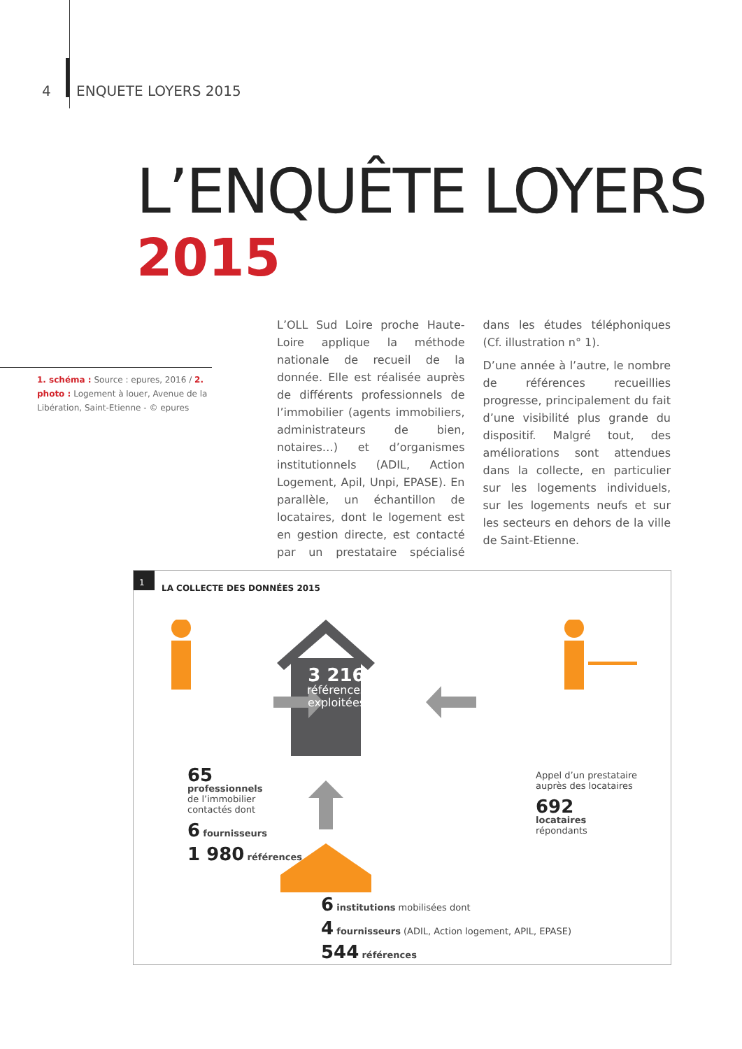4 ENQUETE LOYERS 2015
L’ENQUÊTE LOYERS
2015
1. schéma : Source : epures, 2016 / 2. photo : Logement à louer, Avenue de la Libération, Saint-Etienne - © epures
L’OLL Sud Loire proche Haute-Loire applique la méthode nationale de recueil de la donnée. Elle est réalisée auprès de différents professionnels de l’immobilier (agents immobiliers, administrateurs de bien, notaires…) et d’organismes institutionnels (ADIL, Action Logement, Apil, Unpi, EPASE). En parallèle, un échantillon de locataires, dont le logement est en gestion directe, est contacté par un prestataire spécialisé dans les études téléphoniques (Cf. illustration n° 1).
D’une année à l’autre, le nombre de références recueillies progresse, principalement du fait d’une visibilité plus grande du dispositif. Malgré tout, des améliorations sont attendues dans la collecte, en particulier sur les logements individuels, sur les logements neufs et sur les secteurs en dehors de la ville de Saint-Etienne.
1
LA COLLECTE DES DONNÉES 2015
3 216
références
exploitées
65
professionnels
de l’immobilier
contactés dont
6 fournisseurs
1 980 références
Appel d’un prestataire
auprès des locataires
692
locataires
répondants
6 institutions mobilisées dont
4 fournisseurs (ADIL, Action logement, APIL, EPASE)
544 références